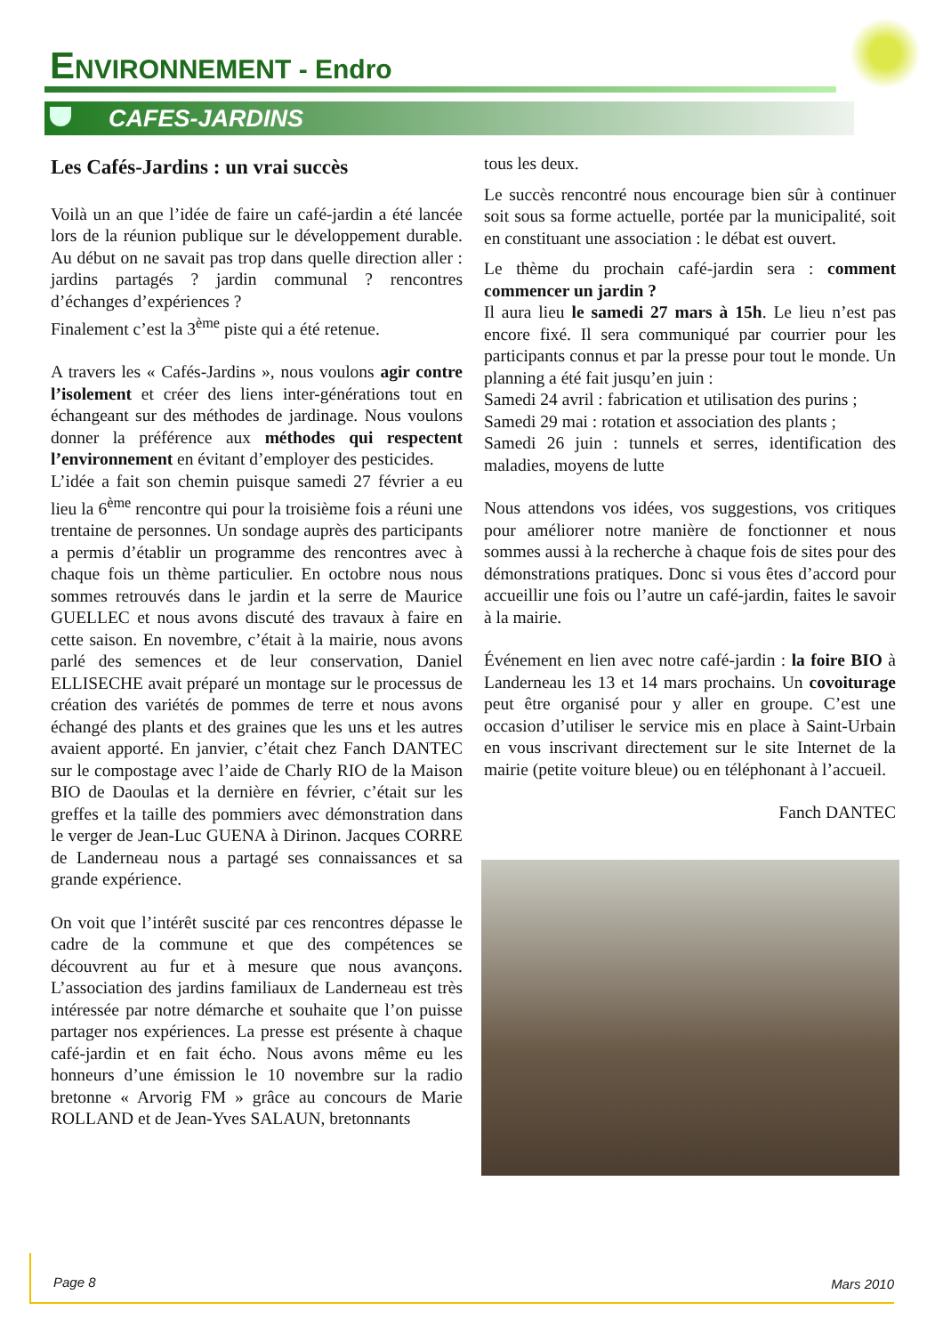ENVIRONNEMENT - Endro
CAFES-JARDINS
Les Cafés-Jardins : un vrai succès
Voilà un an que l’idée de faire un café-jardin a été lancée lors de la réunion publique sur le développement durable. Au début on ne savait pas trop dans quelle direction aller : jardins partagés ? jardin communal ? rencontres d’échanges d’expériences ?
Finalement c’est la 3<sup>ème</sup> piste qui a été retenue.
A travers les « Cafés-Jardins », nous voulons agir contre l’isolement et créer des liens inter-générations tout en échangeant sur des méthodes de jardinage. Nous voulons donner la préférence aux méthodes qui respectent l’environnement en évitant d’employer des pesticides.
L’idée a fait son chemin puisque samedi 27 février a eu lieu la 6<sup>ème</sup> rencontre qui pour la troisième fois a réuni une trentaine de personnes. Un sondage auprès des participants a permis d’établir un programme des rencontres avec à chaque fois un thème particulier. En octobre nous nous sommes retrouvés dans le jardin et la serre de Maurice GUELLEC et nous avons discuté des travaux à faire en cette saison. En novembre, c’était à la mairie, nous avons parlé des semences et de leur conservation, Daniel ELLISECHE avait préparé un montage sur le processus de création des variétés de pommes de terre et nous avons échangé des plants et des graines que les uns et les autres avaient apporté. En janvier, c’était chez Fanch DANTEC sur le compostage avec l’aide de Charly RIO de la Maison BIO de Daoulas et la dernière en février, c’était sur les greffes et la taille des pommiers avec démonstration dans le verger de Jean-Luc GUENA à Dirinon. Jacques CORRE de Landerneau nous a partagé ses connaissances et sa grande expérience.
On voit que l’intérêt suscité par ces rencontres dépasse le cadre de la commune et que des compétences se découvrent au fur et à mesure que nous avançons. L’association des jardins familiaux de Landerneau est très intéressée par notre démarche et souhaite que l’on puisse partager nos expériences. La presse est présente à chaque café-jardin et en fait écho. Nous avons même eu les honneurs d’une émission le 10 novembre sur la radio bretonne « Arvorig FM » grâce au concours de Marie ROLLAND et de Jean-Yves SALAUN, bretonnants
tous les deux.
Le succès rencontré nous encourage bien sûr à continuer soit sous sa forme actuelle, portée par la municipalité, soit en constituant une association : le débat est ouvert.
Le thème du prochain café-jardin sera : comment commencer un jardin ?
Il aura lieu le samedi 27 mars à 15h. Le lieu n’est pas encore fixé. Il sera communiqué par courrier pour les participants connus et par la presse pour tout le monde. Un planning a été fait jusqu’en juin :
Samedi 24 avril : fabrication et utilisation des purins ;
Samedi 29 mai : rotation et association des plants ;
Samedi 26 juin : tunnels et serres, identification des maladies, moyens de lutte
Nous attendons vos idées, vos suggestions, vos critiques pour améliorer notre manière de fonctionner et nous sommes aussi à la recherche à chaque fois de sites pour des démonstrations pratiques. Donc si vous êtes d’accord pour accueillir une fois ou l’autre un café-jardin, faites le savoir à la mairie.
Événement en lien avec notre café-jardin : la foire BIO à Landerneau les 13 et 14 mars prochains. Un covoiturage peut être organisé pour y aller en groupe. C’est une occasion d’utiliser le service mis en place à Saint-Urbain en vous inscrivant directement sur le site Internet de la mairie (petite voiture bleue) ou en téléphonant à l’accueil.
Fanch DANTEC
Page 8 Mars 2010